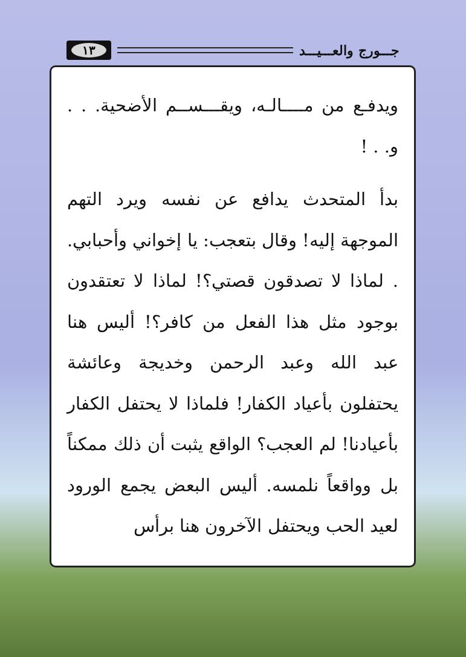جـــورج والعـــيـــد
١٣
ويدفـع من مــــالـه، ويقـــســم الأضحية. . . و. . !
بدأ المتحدث يدافع عن نفسه ويرد التهم الموجهة إليه! وقال بتعجب: يا إخواني وأحبابي. . لماذا لا تصدقون قصتي؟! لماذا لا تعتقدون بوجود مثل هذا الفعل من كافر؟! أليس هنا عبد الله وعبد الرحمن وخديجة وعائشة يحتفلون بأعياد الكفار! فلماذا لا يحتفل الكفار بأعيادنا! لم العجب؟ الواقع يثبت أن ذلك ممكناً بل وواقعاً نلمسه. أليس البعض يجمع الورود لعيد الحب ويحتفل الآخرون هنا برأس